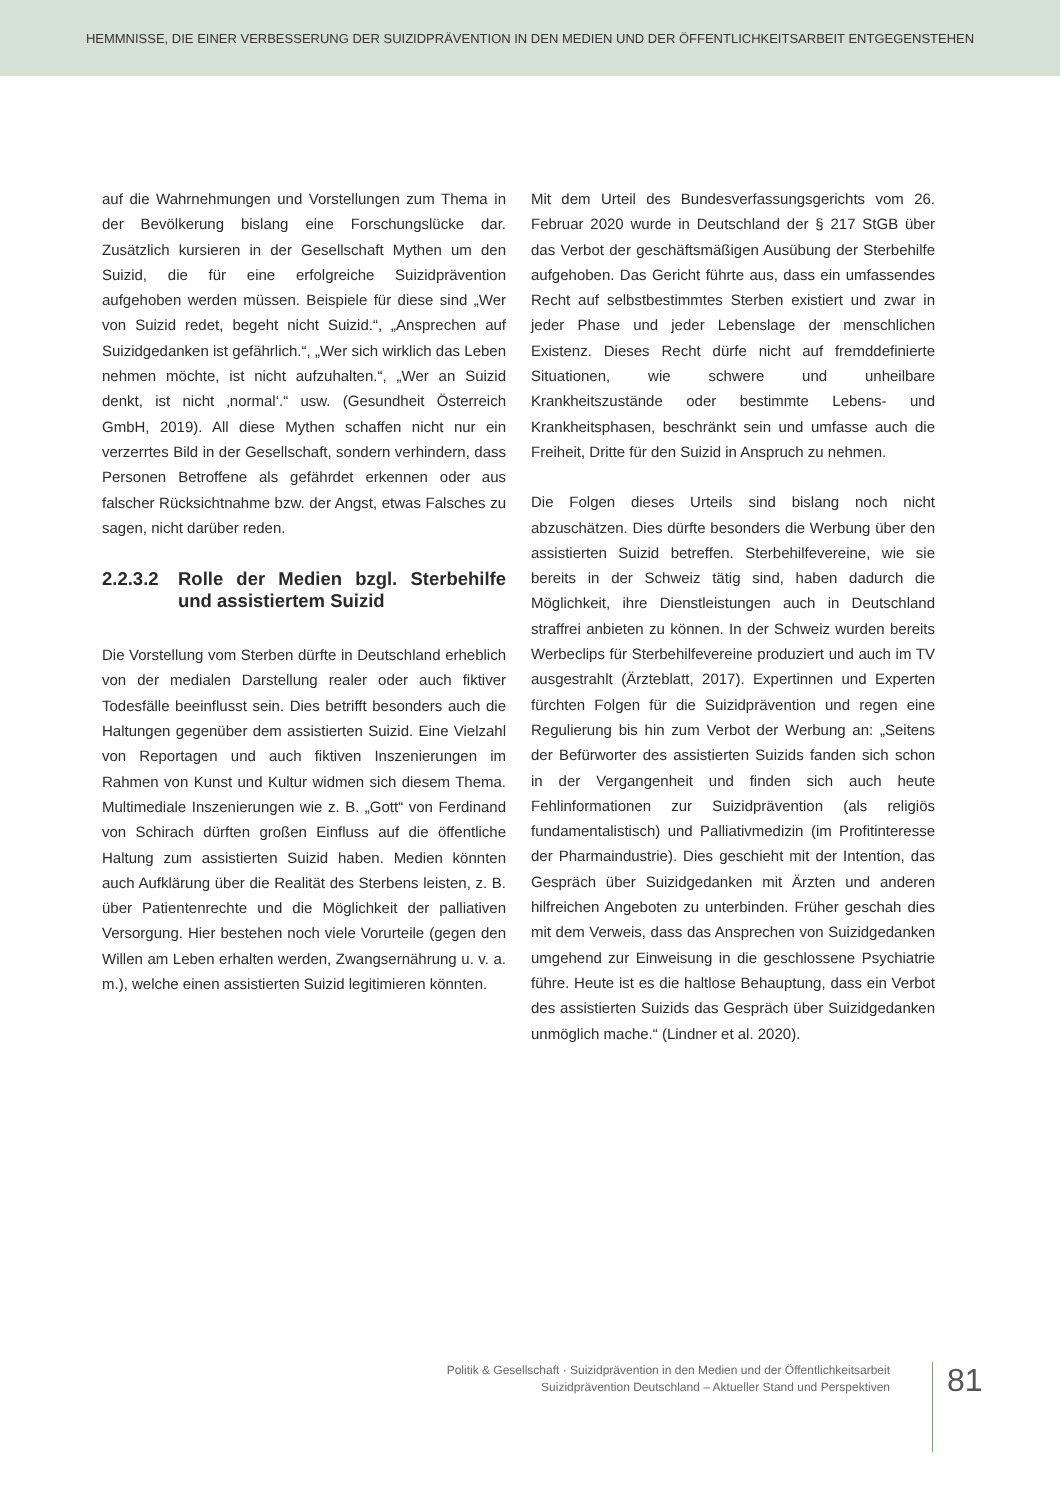HEMMNISSE, DIE EINER VERBESSERUNG DER SUIZIDPRÄVENTION IN DEN MEDIEN UND DER ÖFFENTLICHKEITSARBEIT ENTGEGENSTEHEN
auf die Wahrnehmungen und Vorstellungen zum Thema in der Bevölkerung bislang eine Forschungslücke dar. Zusätzlich kursieren in der Gesellschaft Mythen um den Suizid, die für eine erfolgreiche Suizidprävention aufgehoben werden müssen. Beispiele für diese sind „Wer von Suizid redet, begeht nicht Suizid.“, „Ansprechen auf Suizidgedanken ist gefährlich.“, „Wer sich wirklich das Leben nehmen möchte, ist nicht aufzuhalten.“, „Wer an Suizid denkt, ist nicht ‚normal‘.“ usw. (Gesundheit Österreich GmbH, 2019). All diese Mythen schaffen nicht nur ein verzerrtes Bild in der Gesellschaft, sondern verhindern, dass Personen Betroffene als gefährdet erkennen oder aus falscher Rücksichtnahme bzw. der Angst, etwas Falsches zu sagen, nicht darüber reden.
2.2.3.2 Rolle der Medien bzgl. Sterbehilfe und assistiertem Suizid
Die Vorstellung vom Sterben dürfte in Deutschland erheblich von der medialen Darstellung realer oder auch fiktiver Todesfälle beeinflusst sein. Dies betrifft besonders auch die Haltungen gegenüber dem assistierten Suizid. Eine Vielzahl von Reportagen und auch fiktiven Inszenierungen im Rahmen von Kunst und Kultur widmen sich diesem Thema. Multimediale Inszenierungen wie z. B. „Gott“ von Ferdinand von Schirach dürften großen Einfluss auf die öffentliche Haltung zum assistierten Suizid haben. Medien könnten auch Aufklärung über die Realität des Sterbens leisten, z. B. über Patientenrechte und die Möglichkeit der palliativen Versorgung. Hier bestehen noch viele Vorurteile (gegen den Willen am Leben erhalten werden, Zwangsernährung u. v. a. m.), welche einen assistierten Suizid legitimieren könnten.
Mit dem Urteil des Bundesverfassungsgerichts vom 26. Februar 2020 wurde in Deutschland der § 217 StGB über das Verbot der geschäftsmäßigen Ausübung der Sterbehilfe aufgehoben. Das Gericht führte aus, dass ein umfassendes Recht auf selbstbestimmtes Sterben existiert und zwar in jeder Phase und jeder Lebenslage der menschlichen Existenz. Dieses Recht dürfe nicht auf fremddefinierte Situationen, wie schwere und unheilbare Krankheitszustände oder bestimmte Lebens- und Krankheitsphasen, beschränkt sein und umfasse auch die Freiheit, Dritte für den Suizid in Anspruch zu nehmen.
Die Folgen dieses Urteils sind bislang noch nicht abzuschätzen. Dies dürfte besonders die Werbung über den assistierten Suizid betreffen. Sterbehilfevereine, wie sie bereits in der Schweiz tätig sind, haben dadurch die Möglichkeit, ihre Dienstleistungen auch in Deutschland straffrei anbieten zu können. In der Schweiz wurden bereits Werbeclips für Sterbehilfevereine produziert und auch im TV ausgestrahlt (Ärzteblatt, 2017). Expertinnen und Experten fürchten Folgen für die Suizidprävention und regen eine Regulierung bis hin zum Verbot der Werbung an: „Seitens der Befürworter des assistierten Suizids fanden sich schon in der Vergangenheit und finden sich auch heute Fehlinformationen zur Suizidprävention (als religiös fundamentalistisch) und Palliativmedizin (im Profitinteresse der Pharmaindustrie). Dies geschieht mit der Intention, das Gespräch über Suizidgedanken mit Ärzten und anderen hilfreichen Angeboten zu unterbinden. Früher geschah dies mit dem Verweis, dass das Ansprechen von Suizidgedanken umgehend zur Einweisung in die geschlossene Psychiatrie führe. Heute ist es die haltlose Behauptung, dass ein Verbot des assistierten Suizids das Gespräch über Suizidgedanken unmöglich mache.“ (Lindner et al. 2020).
Politik & Gesellschaft · Suizidprävention in den Medien und der Öffentlichkeitsarbeit
Suizidprävention Deutschland – Aktueller Stand und Perspektiven
81